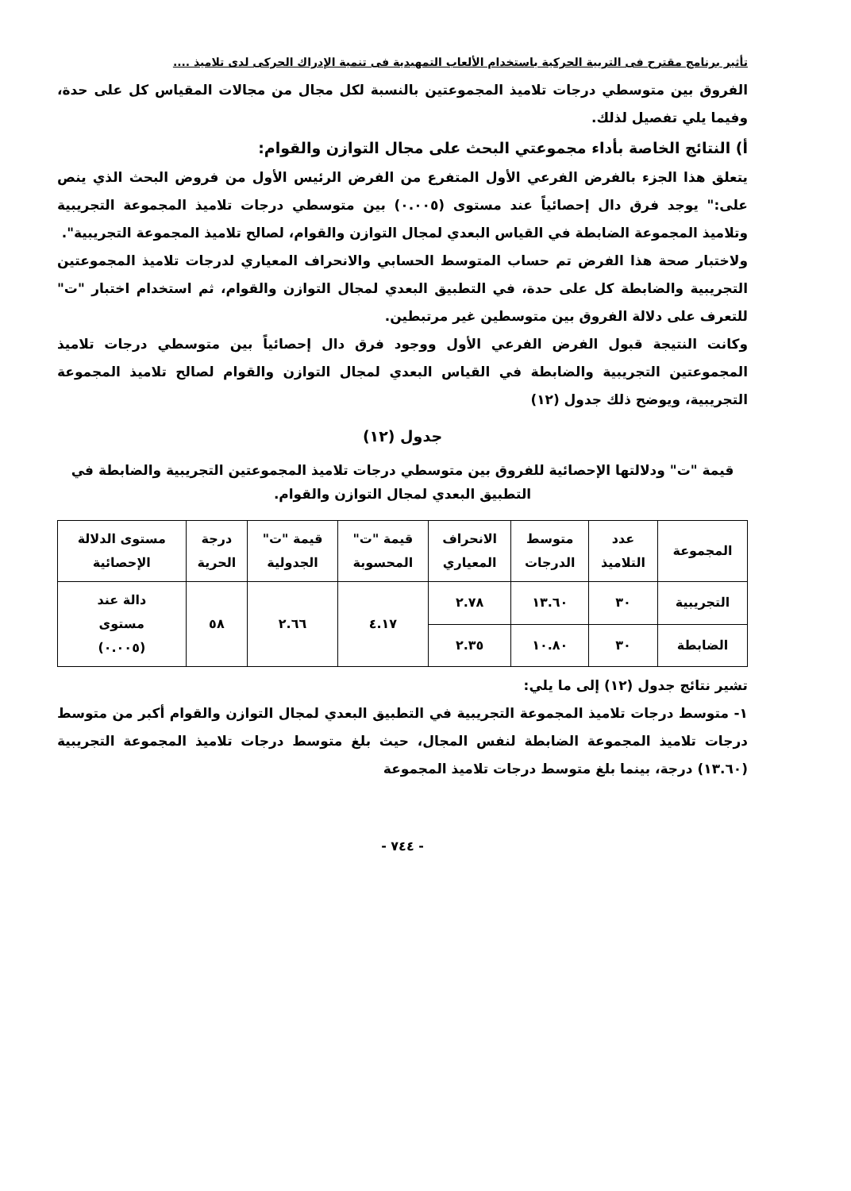تأثير برنامج مقترح فى التربية الحركية باستخدام الألعاب التمهيدية فى تنمية الإدراك الحركى لدى تلاميذ ....
الفروق بين متوسطي درجات تلاميذ المجموعتين بالنسبة لكل مجال من مجالات المقياس كل على حدة، وفيما يلي تفصيل لذلك.
أ) النتائج الخاصة بأداء مجموعتي البحث على مجال التوازن والقوام:
يتعلق هذا الجزء بالفرض الفرعي الأول المتفرع من الفرض الرئيس الأول من فروض البحث الذي ينص على:" يوجد فرق دال إحصائياً عند مستوى (٠.٠٠٥) بين متوسطي درجات تلاميذ المجموعة التجريبية وتلاميذ المجموعة الضابطة في القياس البعدي لمجال التوازن والقوام، لصالح تلاميذ المجموعة التجريبية".
ولاختبار صحة هذا الفرض تم حساب المتوسط الحسابي والانحراف المعياري لدرجات تلاميذ المجموعتين التجريبية والضابطة كل على حدة، في التطبيق البعدي لمجال التوازن والقوام، ثم استخدام اختبار "ت" للتعرف على دلالة الفروق بين متوسطين غير مرتبطين.
وكانت النتيجة قبول الفرض الفرعي الأول ووجود فرق دال إحصائياً بين متوسطي درجات تلاميذ المجموعتين التجريبية والضابطة في القياس البعدي لمجال التوازن والقوام لصالح تلاميذ المجموعة التجريبية، ويوضح ذلك جدول (١٢)
جدول (١٢)
قيمة "ت" ودلالتها الإحصائية للفروق بين متوسطي درجات تلاميذ المجموعتين التجريبية والضابطة في التطبيق البعدي لمجال التوازن والقوام.
| المجموعة | عدد التلاميذ | متوسط الدرجات | الانحراف المعياري | قيمة "ت" المحسوبة | قيمة "ت" الجدولية | درجة الحرية | مستوى الدلالة الإحصائية |
| --- | --- | --- | --- | --- | --- | --- | --- |
| التجريبية | ٣٠ | ١٣.٦٠ | ٢.٧٨ | ٤.١٧ | ٢.٦٦ | ٥٨ | دالة عند مستوى (٠.٠٠٥) |
| الضابطة | ٣٠ | ١٠.٨٠ | ٢.٣٥ | | | | |
تشير نتائج جدول (١٢) إلى ما يلي:
١- متوسط درجات تلاميذ المجموعة التجريبية في التطبيق البعدي لمجال التوازن والقوام أكبر من متوسط درجات تلاميذ المجموعة الضابطة لنفس المجال، حيث بلغ متوسط درجات تلاميذ المجموعة التجريبية (١٣.٦٠) درجة، بينما بلغ متوسط درجات تلاميذ المجموعة
- ٧٤٤ -